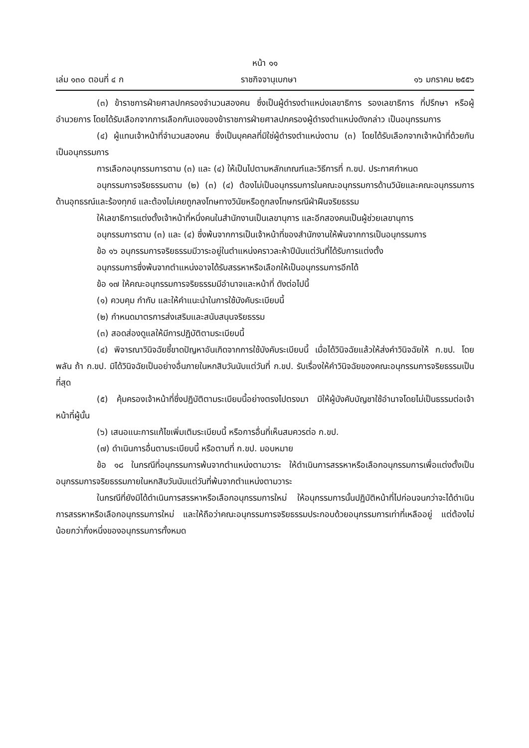หน้า ๑๑
เล่ม ๑๓๐ ตอนที่ ๔ ก ราชกิจจานุเบกษา ๑๖ มกราคม ๒๕๕๖
(๓) ข้าราชการฝ่ายศาลปกครองจำนวนสองคน ซึ่งเป็นผู้ดำรงตำแหน่งเลขาธิการ รองเลขาธิการ ที่ปรึกษา หรือผู้อำนวยการ โดยได้รับเลือกจากการเลือกกันเองของข้าราชการฝ่ายศาลปกครองผู้ดำรงตำแหน่งดังกล่าว เป็นอนุกรรมการ
(๔) ผู้แทนเจ้าหน้าที่จำนวนสองคน ซึ่งเป็นบุคคลที่มิใช่ผู้ดำรงตำแหน่งตาม (๓) โดยได้รับเลือกจากเจ้าหน้าที่ด้วยกัน เป็นอนุกรรมการ
การเลือกอนุกรรมการตาม (๓) และ (๔) ให้เป็นไปตามหลักเกณฑ์และวิธีการที่ ก.ขป. ประกาศกำหนด
อนุกรรมการจริยธรรมตาม (๒) (๓) (๔) ต้องไม่เป็นอนุกรรมการในคณะอนุกรรมการด้านวินัยและคณะอนุกรรมการด้านอุทธรณ์และร้องทุกข์ และต้องไม่เคยถูกลงโทษทางวินัยหรือถูกลงโทษกรณีฝ่าฝืนจริยธรรม
ให้เลขาธิการแต่งตั้งเจ้าหน้าที่หนึ่งคนในสำนักงานเป็นเลขานุการ และอีกสองคนเป็นผู้ช่วยเลขานุการ
อนุกรรมการตาม (๓) และ (๔) ซึ่งพ้นจากการเป็นเจ้าหน้าที่ของสำนักงานให้พ้นจากการเป็นอนุกรรมการ
ข้อ ๑๖ อนุกรรมการจริยธรรมมีวาระอยู่ในตำแหน่งคราวละห้าปีนับแต่วันที่ได้รับการแต่งตั้ง
อนุกรรมการซึ่งพ้นจากตำแหน่งอาจได้รับสรรหาหรือเลือกให้เป็นอนุกรรมการอีกได้
ข้อ ๑๗ ให้คณะอนุกรรมการจริยธรรมมีอำนาจและหน้าที่ ดังต่อไปนี้
(๑) ควบคุม กำกับ และให้คำแนะนำในการใช้บังคับระเบียบนี้
(๒) กำหนดมาตรการส่งเสริมและสนับสนุนจริยธรรม
(๓) สอดส่องดูแลให้มีการปฏิบัติตามระเบียบนี้
(๔) พิจารณาวินิจฉัยชี้ขาดปัญหาอันเกิดจากการใช้บังคับระเบียบนี้ เมื่อได้วินิจฉัยแล้วให้ส่งคำวินิจฉัยให้ ก.ขป. โดยพลัน ถ้า ก.ขป. มิได้วินิจฉัยเป็นอย่างอื่นภายในหกสิบวันนับแต่วันที่ ก.ขป. รับเรื่องให้คำวินิจฉัยของคณะอนุกรรมการจริยธรรมเป็นที่สุด
(๕) คุ้มครองเจ้าหน้าที่ซึ่งปฏิบัติตามระเบียบนี้อย่างตรงไปตรงมา มิให้ผู้บังคับบัญชาใช้อำนาจโดยไม่เป็นธรรมต่อเจ้าหน้าที่ผู้นั้น
(๖) เสนอแนะการแก้ไขเพิ่มเติมระเบียบนี้ หรือการอื่นที่เห็นสมควรต่อ ก.ขป.
(๗) ดำเนินการอื่นตามระเบียบนี้ หรือตามที่ ก.ขป. มอบหมาย
ข้อ ๑๘ ในกรณีที่อนุกรรมการพ้นจากตำแหน่งตามวาระ ให้ดำเนินการสรรหาหรือเลือกอนุกรรมการเพื่อแต่งตั้งเป็นอนุกรรมการจริยธรรมภายในหกสิบวันนับแต่วันที่พ้นจากตำแหน่งตามวาระ
ในกรณีที่ยังมิได้ดำเนินการสรรหาหรือเลือกอนุกรรมการใหม่ ให้อนุกรรมการนั้นปฏิบัติหน้าที่ไปก่อนจนกว่าจะได้ดำเนินการสรรหาหรือเลือกอนุกรรมการใหม่ และให้ถือว่าคณะอนุกรรมการจริยธรรมประกอบด้วยอนุกรรมการเท่าที่เหลืออยู่ แต่ต้องไม่น้อยกว่ากึ่งหนึ่งของอนุกรรมการทั้งหมด